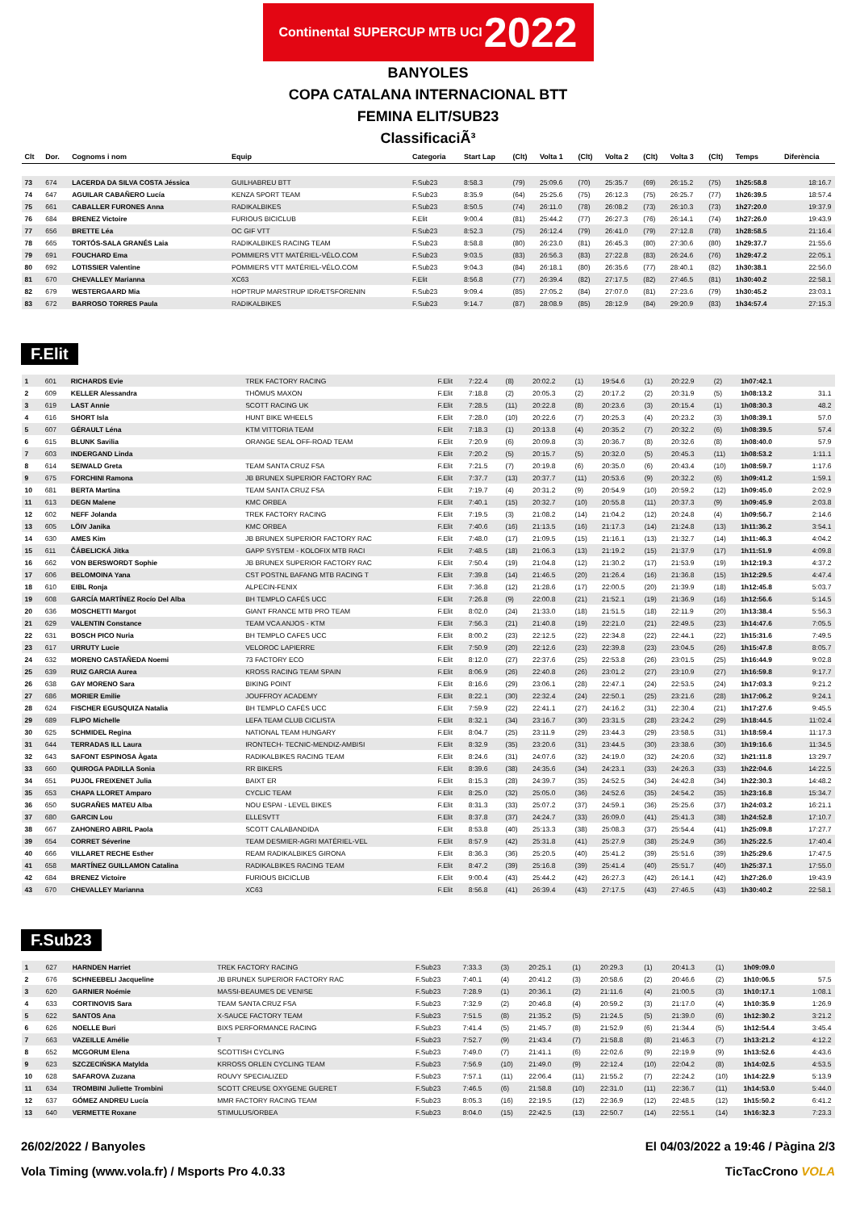Continental SUPERCUP MTB UCI 2022
BANYOLES
COPA CATALANA INTERNACIONAL BTT
FEMINA ELIT/SUB23
ClassificaciÃ³
| Clt | Dor. | Cognoms i nom | Equip | Categoria | Start Lap | (Clt) | Volta 1 | (Clt) | Volta 2 | (Clt) | Volta 3 | (Clt) | Temps | Diferència |
| --- | --- | --- | --- | --- | --- | --- | --- | --- | --- | --- | --- | --- | --- | --- |
| 73 | 674 | LACERDA DA SILVA COSTA Jéssica | GUILHABREU BTT | F.Sub23 | 8:58.3 | (79) | 25:09.6 | (70) | 25:35.7 | (69) | 26:15.2 | (75) | 1h25:58.8 | 18:16.7 |
| 74 | 647 | AGUILAR CABAÑERO Lucía | KENZA SPORT TEAM | F.Sub23 | 8:35.9 | (64) | 25:25.6 | (75) | 26:12.3 | (75) | 26:25.7 | (77) | 1h26:39.5 | 18:57.4 |
| 75 | 661 | CABALLER FURONES Anna | RADIKALBIKES | F.Sub23 | 8:50.5 | (74) | 26:11.0 | (78) | 26:08.2 | (73) | 26:10.3 | (73) | 1h27:20.0 | 19:37.9 |
| 76 | 684 | BRENEZ Victoire | FURIOUS BICICLUB | F.Elit | 9:00.4 | (81) | 25:44.2 | (77) | 26:27.3 | (76) | 26:14.1 | (74) | 1h27:26.0 | 19:43.9 |
| 77 | 656 | BRETTE Léa | OC GIF VTT | F.Sub23 | 8:52.3 | (75) | 26:12.4 | (79) | 26:41.0 | (79) | 27:12.8 | (78) | 1h28:58.5 | 21:16.4 |
| 78 | 665 | TORTÓS-SALA GRANÉS Laia | RADIKALBIKES RACING TEAM | F.Sub23 | 8:58.8 | (80) | 26:23.0 | (81) | 26:45.3 | (80) | 27:30.6 | (80) | 1h29:37.7 | 21:55.6 |
| 79 | 691 | FOUCHARD Ema | POMMIERS VTT MATÉRIEL-VÉLO.COM | F.Sub23 | 9:03.5 | (83) | 26:56.3 | (83) | 27:22.8 | (83) | 26:24.6 | (76) | 1h29:47.2 | 22:05.1 |
| 80 | 692 | LOTISSIER Valentine | POMMIERS VTT MATÉRIEL-VÉLO.COM | F.Sub23 | 9:04.3 | (84) | 26:18.1 | (80) | 26:35.6 | (77) | 28:40.1 | (82) | 1h30:38.1 | 22:56.0 |
| 81 | 670 | CHEVALLEY Marianna | XC63 | F.Elit | 8:56.8 | (77) | 26:39.4 | (82) | 27:17.5 | (82) | 27:46.5 | (81) | 1h30:40.2 | 22:58.1 |
| 82 | 679 | WESTERGAARD Mia | HOPTRUP MARSTRUP IDRÆTSFORENIN | F.Sub23 | 9:09.4 | (85) | 27:05.2 | (84) | 27:07.0 | (81) | 27:23.6 | (79) | 1h30:45.2 | 23:03.1 |
| 83 | 672 | BARROSO TORRES Paula | RADIKALBIKES | F.Sub23 | 9:14.7 | (87) | 28:08.9 | (85) | 28:12.9 | (84) | 29:20.9 | (83) | 1h34:57.4 | 27:15.3 |
F.Elit
| 1 | 601 | RICHARDS Evie | TREK FACTORY RACING | F.Elit | 7:22.4 | (8) | 20:02.2 | (1) | 19:54.6 | (1) | 20:22.9 | (2) | 1h07:42.1 | |
| 2 | 609 | KELLER Alessandra | THÖMUS MAXON | F.Elit | 7:18.8 | (2) | 20:05.3 | (2) | 20:17.2 | (2) | 20:31.9 | (5) | 1h08:13.2 | 31.1 |
| 3 | 619 | LAST Annie | SCOTT RACING UK | F.Elit | 7:28.5 | (11) | 20:22.8 | (8) | 20:23.6 | (3) | 20:15.4 | (1) | 1h08:30.3 | 48.2 |
| 4 | 616 | SHORT Isla | HUNT BIKE WHEELS | F.Elit | 7:28.0 | (10) | 20:22.6 | (7) | 20:25.3 | (4) | 20:23.2 | (3) | 1h08:39.1 | 57.0 |
| 5 | 607 | GÉRAULT Léna | KTM VITTORIA TEAM | F.Elit | 7:18.3 | (1) | 20:13.8 | (4) | 20:35.2 | (7) | 20:32.2 | (6) | 1h08:39.5 | 57.4 |
| 6 | 615 | BLUNK Savilia | ORANGE SEAL OFF-ROAD TEAM | F.Elit | 7:20.9 | (6) | 20:09.8 | (3) | 20:36.7 | (8) | 20:32.6 | (8) | 1h08:40.0 | 57.9 |
| 7 | 603 | INDERGAND Linda | | F.Elit | 7:20.2 | (5) | 20:15.7 | (5) | 20:32.0 | (5) | 20:45.3 | (11) | 1h08:53.2 | 1:11.1 |
| 8 | 614 | SEIWALD Greta | TEAM SANTA CRUZ FSA | F.Elit | 7:21.5 | (7) | 20:19.8 | (6) | 20:35.0 | (6) | 20:43.4 | (10) | 1h08:59.7 | 1:17.6 |
| 9 | 675 | FORCHINI Ramona | JB BRUNEX SUPERIOR FACTORY RAC | F.Elit | 7:37.7 | (13) | 20:37.7 | (11) | 20:53.6 | (9) | 20:32.2 | (6) | 1h09:41.2 | 1:59.1 |
| 10 | 681 | BERTA Martina | TEAM SANTA CRUZ FSA | F.Elit | 7:19.7 | (4) | 20:31.2 | (9) | 20:54.9 | (10) | 20:59.2 | (12) | 1h09:45.0 | 2:02.9 |
| 11 | 613 | DEGN Malene | KMC ORBEA | F.Elit | 7:40.1 | (15) | 20:32.7 | (10) | 20:55.8 | (11) | 20:37.3 | (9) | 1h09:45.9 | 2:03.8 |
| 12 | 602 | NEFF Jolanda | TREK FACTORY RACING | F.Elit | 7:19.5 | (3) | 21:08.2 | (14) | 21:04.2 | (12) | 20:24.8 | (4) | 1h09:56.7 | 2:14.6 |
| 13 | 605 | LÖIV Janika | KMC ORBEA | F.Elit | 7:40.6 | (16) | 21:13.5 | (16) | 21:17.3 | (14) | 21:24.8 | (13) | 1h11:36.2 | 3:54.1 |
| 14 | 630 | AMES Kim | JB BRUNEX SUPERIOR FACTORY RAC | F.Elit | 7:48.0 | (17) | 21:09.5 | (15) | 21:16.1 | (13) | 21:32.7 | (14) | 1h11:46.3 | 4:04.2 |
| 15 | 611 | ČÁBELICKÁ Jitka | GAPP SYSTEM - KOLOFIX MTB RACI | F.Elit | 7:48.5 | (18) | 21:06.3 | (13) | 21:19.2 | (15) | 21:37.9 | (17) | 1h11:51.9 | 4:09.8 |
| 16 | 662 | VON BERSWORDT Sophie | JB BRUNEX SUPERIOR FACTORY RAC | F.Elit | 7:50.4 | (19) | 21:04.8 | (12) | 21:30.2 | (17) | 21:53.9 | (19) | 1h12:19.3 | 4:37.2 |
| 17 | 606 | BELOMOINA Yana | CST POSTNL BAFANG MTB RACING T | F.Elit | 7:39.8 | (14) | 21:46.5 | (20) | 21:26.4 | (16) | 21:36.8 | (15) | 1h12:29.5 | 4:47.4 |
| 18 | 610 | EIBL Ronja | ALPECIN-FENIX | F.Elit | 7:36.8 | (12) | 21:28.6 | (17) | 22:00.5 | (20) | 21:39.9 | (18) | 1h12:45.8 | 5:03.7 |
| 19 | 608 | GARCÍA MARTÍNEZ Rocío Del Alba | BH TEMPLO CAFÉS UCC | F.Elit | 7:26.8 | (9) | 22:00.8 | (21) | 21:52.1 | (19) | 21:36.9 | (16) | 1h12:56.6 | 5:14.5 |
| 20 | 636 | MOSCHETTI Margot | GIANT FRANCE MTB PRO TEAM | F.Elit | 8:02.0 | (24) | 21:33.0 | (18) | 21:51.5 | (18) | 22:11.9 | (20) | 1h13:38.4 | 5:56.3 |
| 21 | 629 | VALENTIN Constance | TEAM VCA ANJOS - KTM | F.Elit | 7:56.3 | (21) | 21:40.8 | (19) | 22:21.0 | (21) | 22:49.5 | (23) | 1h14:47.6 | 7:05.5 |
| 22 | 631 | BOSCH PICO Nuria | BH TEMPLO CAFES UCC | F.Elit | 8:00.2 | (23) | 22:12.5 | (22) | 22:34.8 | (22) | 22:44.1 | (22) | 1h15:31.6 | 7:49.5 |
| 23 | 617 | URRUTY Lucie | VELOROC LAPIERRE | F.Elit | 7:50.9 | (20) | 22:12.6 | (23) | 22:39.8 | (23) | 23:04.5 | (26) | 1h15:47.8 | 8:05.7 |
| 24 | 632 | MORENO CASTAÑEDA Noemi | 73 FACTORY ECO | F.Elit | 8:12.0 | (27) | 22:37.6 | (25) | 22:53.8 | (26) | 23:01.5 | (25) | 1h16:44.9 | 9:02.8 |
| 25 | 639 | RUIZ GARCIA Aurea | KROSS RACING TEAM SPAIN | F.Elit | 8:06.9 | (26) | 22:40.8 | (26) | 23:01.2 | (27) | 23:10.9 | (27) | 1h16:59.8 | 9:17.7 |
| 26 | 638 | GAY MORENO Sara | BIKING POINT | F.Elit | 8:16.6 | (29) | 23:06.1 | (28) | 22:47.1 | (24) | 22:53.5 | (24) | 1h17:03.3 | 9:21.2 |
| 27 | 686 | MORIER Emilie | JOUFFROY ACADEMY | F.Elit | 8:22.1 | (30) | 22:32.4 | (24) | 22:50.1 | (25) | 23:21.6 | (28) | 1h17:06.2 | 9:24.1 |
| 28 | 624 | FISCHER EGUSQUIZA Natalia | BH TEMPLO CAFÉS UCC | F.Elit | 7:59.9 | (22) | 22:41.1 | (27) | 24:16.2 | (31) | 22:30.4 | (21) | 1h17:27.6 | 9:45.5 |
| 29 | 689 | FLIPO Michelle | LEFA TEAM CLUB CICLISTA | F.Elit | 8:32.1 | (34) | 23:16.7 | (30) | 23:31.5 | (28) | 23:24.2 | (29) | 1h18:44.5 | 11:02.4 |
| 30 | 625 | SCHMIDEL Regina | NATIONAL TEAM HUNGARY | F.Elit | 8:04.7 | (25) | 23:11.9 | (29) | 23:44.3 | (29) | 23:58.5 | (31) | 1h18:59.4 | 11:17.3 |
| 31 | 644 | TERRADAS ILL Laura | IRONTECH- TECNIC-MENDIZ-AMBISI | F.Elit | 8:32.9 | (35) | 23:20.6 | (31) | 23:44.5 | (30) | 23:38.6 | (30) | 1h19:16.6 | 11:34.5 |
| 32 | 643 | SAFONT ESPINOSA Àgata | RADIKALBIKES RACING TEAM | F.Elit | 8:24.6 | (31) | 24:07.6 | (32) | 24:19.0 | (32) | 24:20.6 | (32) | 1h21:11.8 | 13:29.7 |
| 33 | 660 | QUIROGA PADILLA Sonia | RR BIKERS | F.Elit | 8:39.6 | (38) | 24:35.6 | (34) | 24:23.1 | (33) | 24:26.3 | (33) | 1h22:04.6 | 14:22.5 |
| 34 | 651 | PUJOL FREIXENET Julia | BAIXT ER | F.Elit | 8:15.3 | (28) | 24:39.7 | (35) | 24:52.5 | (34) | 24:42.8 | (34) | 1h22:30.3 | 14:48.2 |
| 35 | 653 | CHAPA LLORET Amparo | CYCLIC TEAM | F.Elit | 8:25.0 | (32) | 25:05.0 | (36) | 24:52.6 | (35) | 24:54.2 | (35) | 1h23:16.8 | 15:34.7 |
| 36 | 650 | SUGRAÑES MATEU Alba | NOU ESPAI - LEVEL BIKES | F.Elit | 8:31.3 | (33) | 25:07.2 | (37) | 24:59.1 | (36) | 25:25.6 | (37) | 1h24:03.2 | 16:21.1 |
| 37 | 680 | GARCIN Lou | ELLESVTT | F.Elit | 8:37.8 | (37) | 24:24.7 | (33) | 26:09.0 | (41) | 25:41.3 | (38) | 1h24:52.8 | 17:10.7 |
| 38 | 667 | ZAHONERO ABRIL Paola | SCOTT CALABANDIDA | F.Elit | 8:53.8 | (40) | 25:13.3 | (38) | 25:08.3 | (37) | 25:54.4 | (41) | 1h25:09.8 | 17:27.7 |
| 39 | 654 | CORRET Séverine | TEAM DESMIER-AGRI MATÉRIEL-VEL | F.Elit | 8:57.9 | (42) | 25:31.8 | (41) | 25:27.9 | (38) | 25:24.9 | (36) | 1h25:22.5 | 17:40.4 |
| 40 | 666 | VILLARET RECHE Esther | REAM RADIKALBIKES GIRONA | F.Elit | 8:36.3 | (36) | 25:20.5 | (40) | 25:41.2 | (39) | 25:51.6 | (39) | 1h25:29.6 | 17:47.5 |
| 41 | 658 | MARTÍNEZ GUILLAMON Catalina | RADIKALBIKES RACING TEAM | F.Elit | 8:47.2 | (39) | 25:16.8 | (39) | 25:41.4 | (40) | 25:51.7 | (40) | 1h25:37.1 | 17:55.0 |
| 42 | 684 | BRENEZ Victoire | FURIOUS BICICLUB | F.Elit | 9:00.4 | (43) | 25:44.2 | (42) | 26:27.3 | (42) | 26:14.1 | (42) | 1h27:26.0 | 19:43.9 |
| 43 | 670 | CHEVALLEY Marianna | XC63 | F.Elit | 8:56.8 | (41) | 26:39.4 | (43) | 27:17.5 | (43) | 27:46.5 | (43) | 1h30:40.2 | 22:58.1 |
F.Sub23
| 1 | 627 | HARNDEN Harriet | TREK FACTORY RACING | F.Sub23 | 7:33.3 | (3) | 20:25.1 | (1) | 20:29.3 | (1) | 20:41.3 | (1) | 1h09:09.0 | |
| 2 | 676 | SCHNEEBELI Jacqueline | JB BRUNEX SUPERIOR FACTORY RAC | F.Sub23 | 7:40.1 | (4) | 20:41.2 | (3) | 20:58.6 | (2) | 20:46.6 | (2) | 1h10:06.5 | 57.5 |
| 3 | 620 | GARNIER Noémie | MASSI-BEAUMES DE VENISE | F.Sub23 | 7:28.9 | (1) | 20:36.1 | (2) | 21:11.6 | (4) | 21:00.5 | (3) | 1h10:17.1 | 1:08.1 |
| 4 | 633 | CORTINOVIS Sara | TEAM SANTA CRUZ FSA | F.Sub23 | 7:32.9 | (2) | 20:46.8 | (4) | 20:59.2 | (3) | 21:17.0 | (4) | 1h10:35.9 | 1:26.9 |
| 5 | 622 | SANTOS Ana | X-SAUCE FACTORY TEAM | F.Sub23 | 7:51.5 | (8) | 21:35.2 | (5) | 21:24.5 | (5) | 21:39.0 | (6) | 1h12:30.2 | 3:21.2 |
| 6 | 626 | NOELLE Buri | BIXS PERFORMANCE RACING | F.Sub23 | 7:41.4 | (5) | 21:45.7 | (8) | 21:52.9 | (6) | 21:34.4 | (5) | 1h12:54.4 | 3:45.4 |
| 7 | 663 | VAZEILLE Amélie | T | F.Sub23 | 7:52.7 | (9) | 21:43.4 | (7) | 21:58.8 | (8) | 21:46.3 | (7) | 1h13:21.2 | 4:12.2 |
| 8 | 652 | MCGORUM Elena | SCOTTISH CYCLING | F.Sub23 | 7:49.0 | (7) | 21:41.1 | (6) | 22:02.6 | (9) | 22:19.9 | (9) | 1h13:52.6 | 4:43.6 |
| 9 | 623 | SZCZECIŃSKA Matylda | KRROSS ORLEN CYCLING TEAM | F.Sub23 | 7:56.9 | (10) | 21:49.0 | (9) | 22:12.4 | (10) | 22:04.2 | (8) | 1h14:02.5 | 4:53.5 |
| 10 | 628 | SAFAROVA Zuzana | ROUVY SPECIALIZED | F.Sub23 | 7:57.1 | (11) | 22:06.4 | (11) | 21:55.2 | (7) | 22:24.2 | (10) | 1h14:22.9 | 5:13.9 |
| 11 | 634 | TROMBINI Juliette Trombini | SCOTT CREUSE OXYGENE GUERET | F.Sub23 | 7:46.5 | (6) | 21:58.8 | (10) | 22:31.0 | (11) | 22:36.7 | (11) | 1h14:53.0 | 5:44.0 |
| 12 | 637 | GÓMEZ ANDREU Lucía | MMR FACTORY RACING TEAM | F.Sub23 | 8:05.3 | (16) | 22:19.5 | (12) | 22:36.9 | (12) | 22:48.5 | (12) | 1h15:50.2 | 6:41.2 |
| 13 | 640 | VERMETTE Roxane | STIMULUS/ORBEA | F.Sub23 | 8:04.0 | (15) | 22:42.5 | (13) | 22:50.7 | (14) | 22:55.1 | (14) | 1h16:32.3 | 7:23.3 |
26/02/2022 / Banyoles El 04/03/2022 a 19:46 / Pàgina 2/3
Vola Timing (www.vola.fr) / Msports Pro 4.0.33 TicTacCrono VOLA